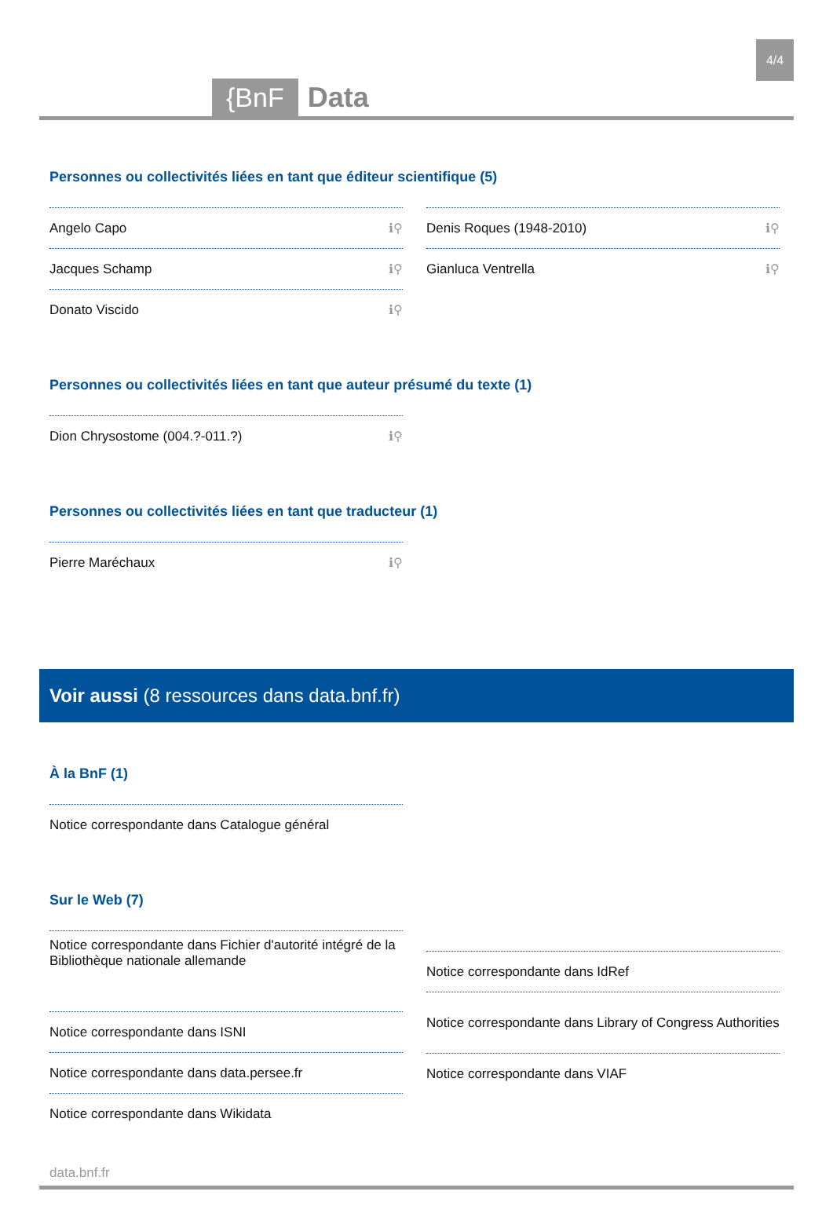{BnF Data
4/4
Personnes ou collectivités liées en tant que éditeur scientifique (5)
Angelo Capo ℹ⚲
Jacques Schamp ℹ⚲
Donato Viscido ℹ⚲
Denis Roques (1948-2010) ℹ⚲
Gianluca Ventrella ℹ⚲
Personnes ou collectivités liées en tant que auteur présumé du texte (1)
Dion Chrysostome (004.?-011.?) ℹ⚲
Personnes ou collectivités liées en tant que traducteur (1)
Pierre Maréchaux ℹ⚲
Voir aussi (8 ressources dans data.bnf.fr)
À la BnF (1)
Notice correspondante dans Catalogue général
Sur le Web (7)
Notice correspondante dans Fichier d'autorité intégré de la Bibliothèque nationale allemande
Notice correspondante dans ISNI
Notice correspondante dans data.persee.fr
Notice correspondante dans Wikidata
Notice correspondante dans IdRef
Notice correspondante dans Library of Congress Authorities
Notice correspondante dans VIAF
data.bnf.fr